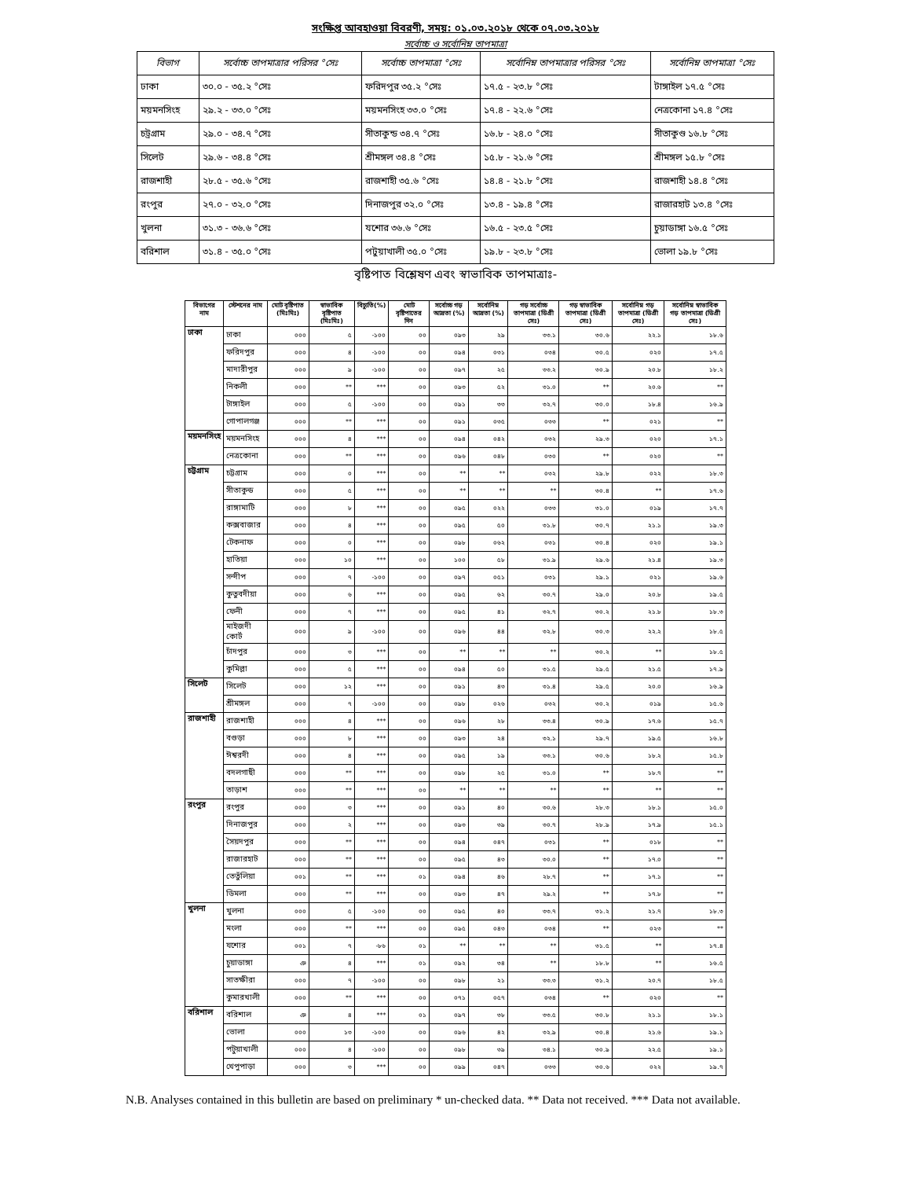সংক্ষিপ্ত আবহাওয়া বিবরণী, সময়: ০১.০৩.২০১৮ থেকে ০৭.০৩.২০১৮
সর্বোচ্চ ও সর্বোনিম্ন তাপমাত্রা
| বিভাগ | সর্বোচ্চ তাপমাত্রার পরিসর °সেঃ | সর্বোচ্চ তাপমাত্রা °সেঃ | সর্বোনিম্ন তাপমাত্রার পরিসর °সেঃ | সর্বোনিম্ন তাপমাত্রা °সেঃ |
| --- | --- | --- | --- | --- |
| ঢাকা | ৩০.০ - ৩৫.২ °সেঃ | ফরিদপুর ৩৫.২ °সেঃ | ১৭.৫ - ২৩.৮ °সেঃ | টাঙ্গাইল ১৭.৫ °সেঃ |
| ময়মনসিংহ | ২৯.২ - ৩৩.০ °সেঃ | ময়মনসিংহ ৩৩.০ °সেঃ | ১৭.৪ - ২২.৬ °সেঃ | নেত্রকোনা ১৭.৪ °সেঃ |
| চট্রগ্রাম | ২৯.০ - ৩৪.৭ °সেঃ | সীতাকুন্ড ৩৪.৭ °সেঃ | ১৬.৮ - ২৪.০ °সেঃ | সীতাকুণ্ড ১৬.৮ °সেঃ |
| সিলেট | ২৯.৬ - ৩৪.৪ °সেঃ | শ্রীমঙ্গল ৩৪.৪ °সেঃ | ১৫.৮ - ২১.৬ °সেঃ | শ্রীমঙ্গল ১৫.৮ °সেঃ |
| রাজশাহী | ২৮.৫ - ৩৫.৬ °সেঃ | রাজশাহী ৩৫.৬ °সেঃ | ১৪.৪ - ২১.৮ °সেঃ | রাজশাহী ১৪.৪ °সেঃ |
| রংপুর | ২৭.০ - ৩২.০ °সেঃ | দিনাজপুর ৩২.০ °সেঃ | ১৩.৪ - ১৯.৪ °সেঃ | রাজারহাট ১৩.৪ °সেঃ |
| খুলনা | ৩১.৩ - ৩৬.৬ °সেঃ | যশোর ৩৬.৬ °সেঃ | ১৬.৫ - ২৩.৫ °সেঃ | চুয়াডাঙ্গা ১৬.৫ °সেঃ |
| বরিশাল | ৩১.৪ - ৩৫.০ °সেঃ | পটুয়াখালী ৩৫.০ °সেঃ | ১৯.৮ - ২৩.৮ °সেঃ | ভোলা ১৯.৮ °সেঃ |
বৃষ্টিপাত বিশ্লেষণ এবং স্বাভাবিক তাপমাত্রাঃ-
| বিভাগের নাম | স্টেশনের নাম | মোট বৃষ্টিপাত (মিঃমিঃ) | স্বাভাবিক বৃষ্টিপাত (মিঃমিঃ) | বিচ্যুতি(%) | মোট বৃষ্টিপাতের দিন | সর্বোচ্চ গড় আদ্রতা (%) | সর্বোনিম্ন আদ্রতা (%) | গড় সর্বোচ্চ তাপমাত্রা (ডিগ্রী সেঃ) | গড় স্বাভাবিক তাপমাত্রা (ডিগ্রী সেঃ) | সর্বোনিম্ন গড় তাপমাত্রা (ডিগ্রী সেঃ) | সর্বোনিম্ন স্বাভাবিক গড় তাপমাত্রা (ডিগ্রী সেঃ) |
| --- | --- | --- | --- | --- | --- | --- | --- | --- | --- | --- | --- |
| ঢাকা | ঢাকা | ০০০ | ৫ | -১০০ | ০০ | ০৯৩ | ২৯ | ৩৩.১ | ৩০.৬ | ২২.১ | ১৮.৬ |
| | ফরিদপুর | ০০০ | ৪ | -১০০ | ০০ | ০৯৪ | ০৩১ | ০৩৪ | ৩০.৫ | ০২০ | ১৭.৫ |
| | মাদারীপুর | ০০০ | ৯ | -১০০ | ০০ | ০৯৭ | ২৫ | ৩৩.২ | ৩০.৯ | ২০.৮ | ১৮.২ |
| | নিকলী | ০০০ | ** | *** | ০০ | ০৯৩ | ৫২ | ৩১.০ | ** | ২০.৬ | ** |
| | টাঙ্গাইল | ০০০ | ৫ | -১০০ | ০০ | ০৯১ | ৩৩ | ৩২.৭ | ৩০.০ | ১৮.৪ | ১৬.৯ |
| | গোপালগঞ্জ | ০০০ | ** | *** | ০০ | ০৯১ | ০৩৫ | ০৩৩ | ** | ০২১ | ** |
| ময়মনসিংহ | ময়মনসিংহ | ০০০ | ৪ | *** | ০০ | ০৯৪ | ০৪২ | ০৩২ | ২৯.৩ | ০২০ | ১৭.১ |
| | নেত্রকোনা | ০০০ | ** | *** | ০০ | ০৯৬ | ০৪৮ | ০৩০ | ** | ০২০ | ** |
| চট্টগ্রাম | চট্টগ্রাম | ০০০ | ০ | *** | ০০ | ** | ** | ০৩২ | ২৯.৮ | ০২২ | ১৮.৩ |
| | সীতাকুন্ড | ০০০ | ৫ | *** | ০০ | ** | ** | ** | ৩০.৪ | ** | ১৭.৬ |
| | রাঙ্গামাটি | ০০০ | ৮ | *** | ০০ | ০৯৫ | ০২২ | ০৩৩ | ৩১.০ | ০১৯ | ১৭.৭ |
| | কক্সবাজার | ০০০ | ৪ | *** | ০০ | ০৯৫ | ৫০ | ৩১.৮ | ৩০.৭ | ২১.১ | ১৯.৩ |
| | টেকনাফ | ০০০ | ০ | *** | ০০ | ০৯৮ | ০৬২ | ০৩১ | ৩০.৪ | ০২০ | ১৯.১ |
| | হাতিয়া | ০০০ | ১০ | *** | ০০ | ১০০ | ৫৮ | ৩১.৯ | ২৯.৬ | ২১.৪ | ১৯.৩ |
| | সন্দীপ | ০০০ | ৭ | -১০০ | ০০ | ০৯৭ | ০৫১ | ০৩১ | ২৯.১ | ০২১ | ১৯.৬ |
| | কুতুবদীয়া | ০০০ | ৬ | *** | ০০ | ০৯৫ | ৬২ | ৩০.৭ | ২৯.০ | ২০.৮ | ১৯.৫ |
| | ফেনী | ০০০ | ৭ | *** | ০০ | ০৯৫ | ৪১ | ৩২.৭ | ৩০.২ | ২১.৮ | ১৮.৩ |
| | মাইজদী কোর্ট | ০০০ | ৯ | -১০০ | ০০ | ০৯৬ | ৪৪ | ৩২.৮ | ৩০.৩ | ২২.২ | ১৮.৫ |
| | চাঁদপুর | ০০০ | ৩ | *** | ০০ | ** | ** | ** | ৩০.২ | ** | ১৮.৫ |
| | কুমিল্লা | ০০০ | ৫ | *** | ০০ | ০৯৪ | ৫০ | ৩১.৫ | ২৯.৫ | ২১.৫ | ১৭.৯ |
| সিলেট | সিলেট | ০০০ | ১২ | *** | ০০ | ০৯১ | ৪৩ | ৩১.৪ | ২৯.৫ | ২০.০ | ১৬.৯ |
| | শ্রীমঙ্গল | ০০০ | ৭ | -১০০ | ০০ | ০৯৮ | ০২৬ | ০৩২ | ৩০.২ | ০১৯ | ১৫.৬ |
| রাজশাহী | রাজশাহী | ০০০ | ৪ | *** | ০০ | ০৯৬ | ২৮ | ৩৩.৪ | ৩০.৯ | ১৭.৬ | ১৫.৭ |
| | বগুড়া | ০০০ | ৮ | *** | ০০ | ০৯৩ | ২৪ | ৩২.১ | ২৯.৭ | ১৯.৫ | ১৬.৮ |
| | ঈশ্বরদী | ০০০ | ৪ | *** | ০০ | ০৯৫ | ১৯ | ৩৩.১ | ৩০.৬ | ১৮.২ | ১৫.৮ |
| | বদলগাছী | ০০০ | ** | *** | ০০ | ০৯৮ | ২৫ | ৩১.০ | ** | ১৮.৭ | ** |
| | তাড়াশ | ০০০ | ** | *** | ০০ | ** | ** | ** | ** | ** | ** |
| রংপুর | রংপুর | ০০০ | ৩ | *** | ০০ | ০৯১ | ৪০ | ৩০.৬ | ২৮.৩ | ১৮.১ | ১৫.০ |
| | দিনাজপুর | ০০০ | ২ | *** | ০০ | ০৯৩ | ৩৯ | ৩০.৭ | ২৮.৯ | ১৭.৯ | ১৫.১ |
| | সৈয়দপুর | ০০০ | ** | *** | ০০ | ০৯৪ | ০৪৭ | ০৩১ | ** | ০১৮ | ** |
| | রাজারহাট | ০০০ | ** | *** | ০০ | ০৯৫ | ৪৩ | ৩০.০ | ** | ১৭.০ | ** |
| | তেতুঁলিয়া | ০০১ | ** | *** | ০১ | ০৯৪ | ৪৬ | ২৮.৭ | ** | ১৭.১ | ** |
| | ডিমলা | ০০০ | ** | *** | ০০ | ০৯৩ | ৪৭ | ২৯.২ | ** | ১৭.৮ | ** |
| খুলনা | খুলনা | ০০০ | ৫ | -১০০ | ০০ | ০৯৫ | ৪০ | ৩৩.৭ | ৩১.২ | ২১.৭ | ১৮.৩ |
| | মংলা | ০০০ | ** | *** | ০০ | ০৯৫ | ০৪৩ | ০৩৪ | ** | ০২৩ | ** |
| | যশোর | ০০১ | ৭ | -৮৬ | ০১ | ** | ** | ** | ৩১.৫ | ** | ১৭.৪ |
| | চুয়াডাঙ্গা | ঞ | ৪ | *** | ০১ | ০৯২ | ৩৪ | ** | ১৮.৮ | ** | ১৬.৫ |
| | সাতক্ষীরা | ০০০ | ৭ | -১০০ | ০০ | ০৯৮ | ২১ | ৩৩.৩ | ৩১.২ | ২০.৭ | ১৮.৫ |
| | কুমারখালী | ০০০ | ** | *** | ০০ | ০৭১ | ০৫৭ | ০৩৪ | ** | ০২০ | ** |
| বরিশাল | বরিশাল | ঞ | ৪ | *** | ০১ | ০৯৭ | ৩৮ | ৩৩.৫ | ৩০.৮ | ২১.১ | ১৮.১ |
| | ভোলা | ০০০ | ১৩ | -১০০ | ০০ | ০৯৬ | ৪২ | ৩২.৯ | ৩০.৪ | ২১.৬ | ১৯.১ |
| | পটুয়াখালী | ০০০ | ৪ | -১০০ | ০০ | ০৯৮ | ৩৯ | ৩৪.১ | ৩০.৯ | ২২.৫ | ১৯.১ |
| | খেপুপাড়া | ০০০ | ৩ | *** | ০০ | ০৯৯ | ০৪৭ | ০৩৩ | ৩০.৬ | ০২২ | ১৯.৭ |
N.B. Analyses contained in this bulletin are based on preliminary * un-checked data. ** Data not received. *** Data not available.